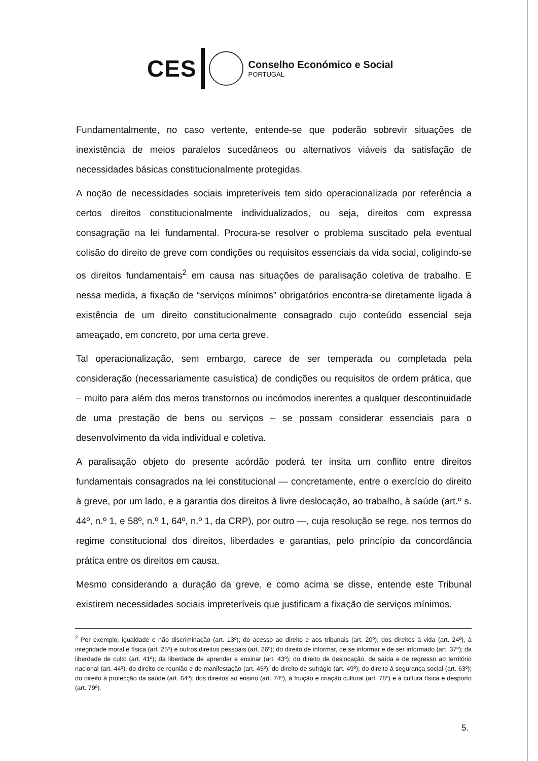CES
Conselho Económico e Social
PORTUGAL
Fundamentalmente, no caso vertente, entende-se que poderão sobrevir situações de inexistência de meios paralelos sucedâneos ou alternativos viáveis da satisfação de necessidades básicas constitucionalmente protegidas.
A noção de necessidades sociais impreteríveis tem sido operacionalizada por referência a certos direitos constitucionalmente individualizados, ou seja, direitos com expressa consagração na lei fundamental. Procura-se resolver o problema suscitado pela eventual colisão do direito de greve com condições ou requisitos essenciais da vida social, coligindo-se os direitos fundamentais<sup>2</sup> em causa nas situações de paralisação coletiva de trabalho. E nessa medida, a fixação de “serviços mínimos” obrigatórios encontra-se diretamente ligada à existência de um direito constitucionalmente consagrado cujo conteúdo essencial seja ameaçado, em concreto, por uma certa greve.
Tal operacionalização, sem embargo, carece de ser temperada ou completada pela consideração (necessariamente casuística) de condições ou requisitos de ordem prática, que – muito para além dos meros transtornos ou incómodos inerentes a qualquer descontinuidade de uma prestação de bens ou serviços – se possam considerar essenciais para o desenvolvimento da vida individual e coletiva.
A paralisação objeto do presente acórdão poderá ter insita um conflito entre direitos fundamentais consagrados na lei constitucional — concretamente, entre o exercício do direito à greve, por um lado, e a garantia dos direitos à livre deslocação, ao trabalho, à saúde (art.º s. 44º, n.º 1, e 58º, n.º 1, 64º, n.º 1, da CRP), por outro —, cuja resolução se rege, nos termos do regime constitucional dos direitos, liberdades e garantias, pelo princípio da concordância prática entre os direitos em causa.
Mesmo considerando a duração da greve, e como acima se disse, entende este Tribunal existirem necessidades sociais impreteríveis que justificam a fixação de serviços mínimos.
<sup>2</sup> Por exemplo, igualdade e não discriminação (art. 13º); do acesso ao direito e aos tribunais (art. 20º); dos direitos à vida (art. 24º), à integridade moral e física (art. 25º) e outros direitos pessoais (art. 26º); do direito de informar, de se informar e de ser informado (art. 37º); da liberdade de culto (art. 41º); da liberdade de aprender e ensinar (art. 43º); do direito de deslocação, de saída e de regresso ao território nacional (art. 44º); do direito de reunião e de manifestação (art. 45º); do direito de sufrágio (art. 49º); do direito à segurança social (art. 63º); do direito à protecção da saúde (art. 64º); dos direitos ao ensino (art. 74º), à fruição e criação cultural (art. 78º) e à cultura física e desporto (art. 79º).
5.